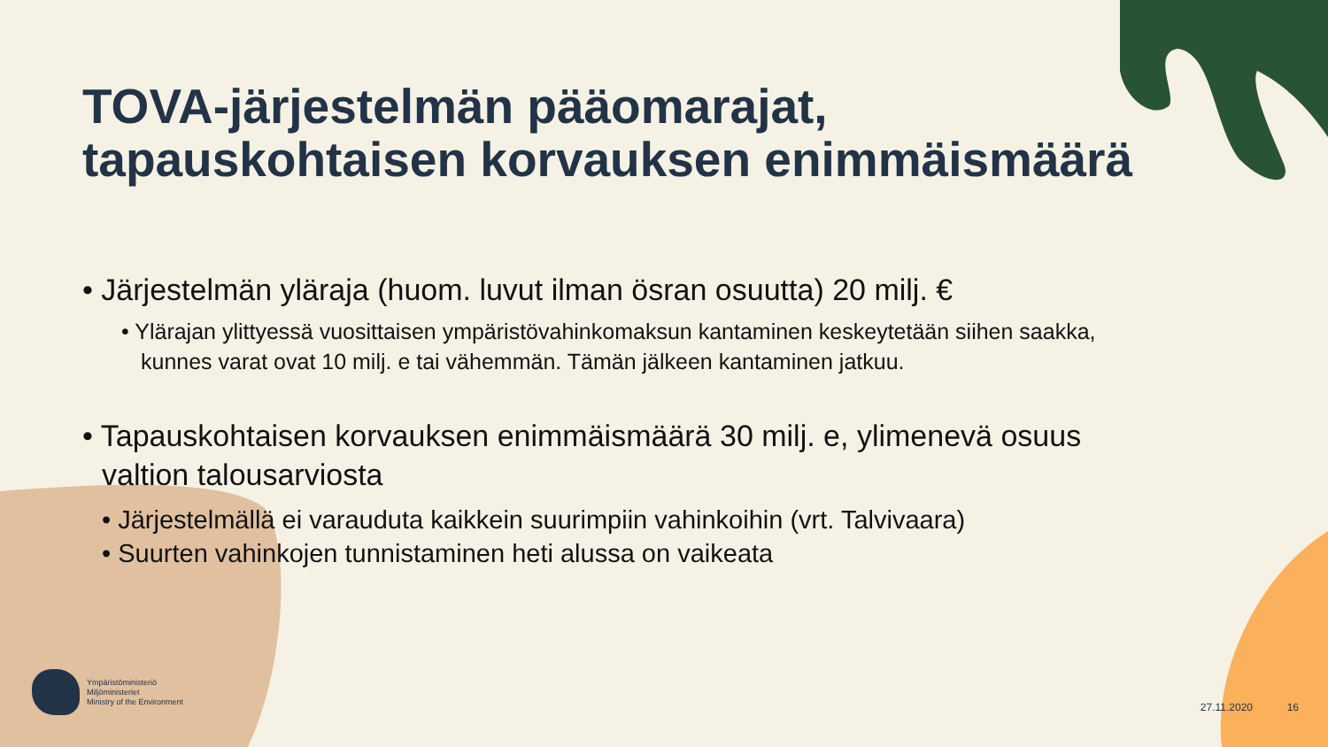TOVA-järjestelmän pääomarajat, tapauskohtaisen korvauksen enimmäismäärä
• Järjestelmän yläraja (huom. luvut ilman ösran osuutta) 20 milj. €
• Ylärajan ylittyessä vuosittaisen ympäristövahinkomaksun kantaminen keskeytetään siihen saakka, kunnes varat ovat 10 milj. e tai vähemmän. Tämän jälkeen kantaminen jatkuu.
• Tapauskohtaisen korvauksen enimmäismäärä 30 milj. e, ylimenevä osuus valtion talousarviosta
• Järjestelmällä ei varauduta kaikkein suurimpiin vahinkoihin (vrt. Talvivaara)
• Suurten vahinkojen tunnistaminen heti alussa on vaikeata
Ympäristöministeriö
Miljöministeriet
Ministry of the Environment
27.11.2020 16